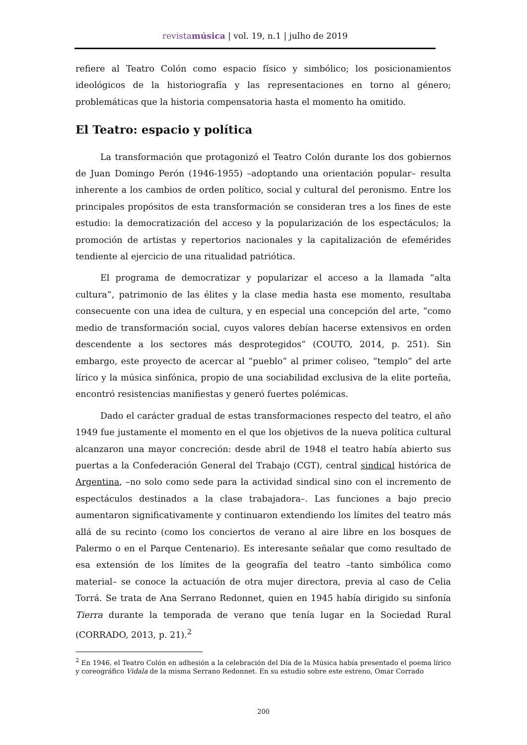revistamúsica | vol. 19, n.1 | julho de 2019
refiere al Teatro Colón como espacio físico y simbólico; los posicionamientos ideológicos de la historiografía y las representaciones en torno al género; problemáticas que la historia compensatoria hasta el momento ha omitido.
El Teatro: espacio y política
La transformación que protagonizó el Teatro Colón durante los dos gobiernos de Juan Domingo Perón (1946-1955) –adoptando una orientación popular– resulta inherente a los cambios de orden político, social y cultural del peronismo. Entre los principales propósitos de esta transformación se consideran tres a los fines de este estudio: la democratización del acceso y la popularización de los espectáculos; la promoción de artistas y repertorios nacionales y la capitalización de efemérides tendiente al ejercicio de una ritualidad patriótica.
El programa de democratizar y popularizar el acceso a la llamada “alta cultura”, patrimonio de las élites y la clase media hasta ese momento, resultaba consecuente con una idea de cultura, y en especial una concepción del arte, “como medio de transformación social, cuyos valores debían hacerse extensivos en orden descendente a los sectores más desprotegidos” (COUTO, 2014, p. 251). Sin embargo, este proyecto de acercar al “pueblo” al primer coliseo, “templo” del arte lírico y la música sinfónica, propio de una sociabilidad exclusiva de la elite porteña, encontró resistencias manifiestas y generó fuertes polémicas.
Dado el carácter gradual de estas transformaciones respecto del teatro, el año 1949 fue justamente el momento en el que los objetivos de la nueva política cultural alcanzaron una mayor concreción: desde abril de 1948 el teatro había abierto sus puertas a la Confederación General del Trabajo (CGT), central sindical histórica de Argentina, –no solo como sede para la actividad sindical sino con el incremento de espectáculos destinados a la clase trabajadora–. Las funciones a bajo precio aumentaron significativamente y continuaron extendiendo los límites del teatro más allá de su recinto (como los conciertos de verano al aire libre en los bosques de Palermo o en el Parque Centenario). Es interesante señalar que como resultado de esa extensión de los límites de la geografía del teatro –tanto simbólica como material– se conoce la actuación de otra mujer directora, previa al caso de Celia Torrá. Se trata de Ana Serrano Redonnet, quien en 1945 había dirigido su sinfonía Tierra durante la temporada de verano que tenía lugar en la Sociedad Rural (CORRADO, 2013, p. 21).<sup>2</sup>
<sup>2</sup> En 1946, el Teatro Colón en adhesión a la celebración del Día de la Música había presentado el poema lírico y coreográfico Vidala de la misma Serrano Redonnet. En su estudio sobre este estreno, Omar Corrado
200